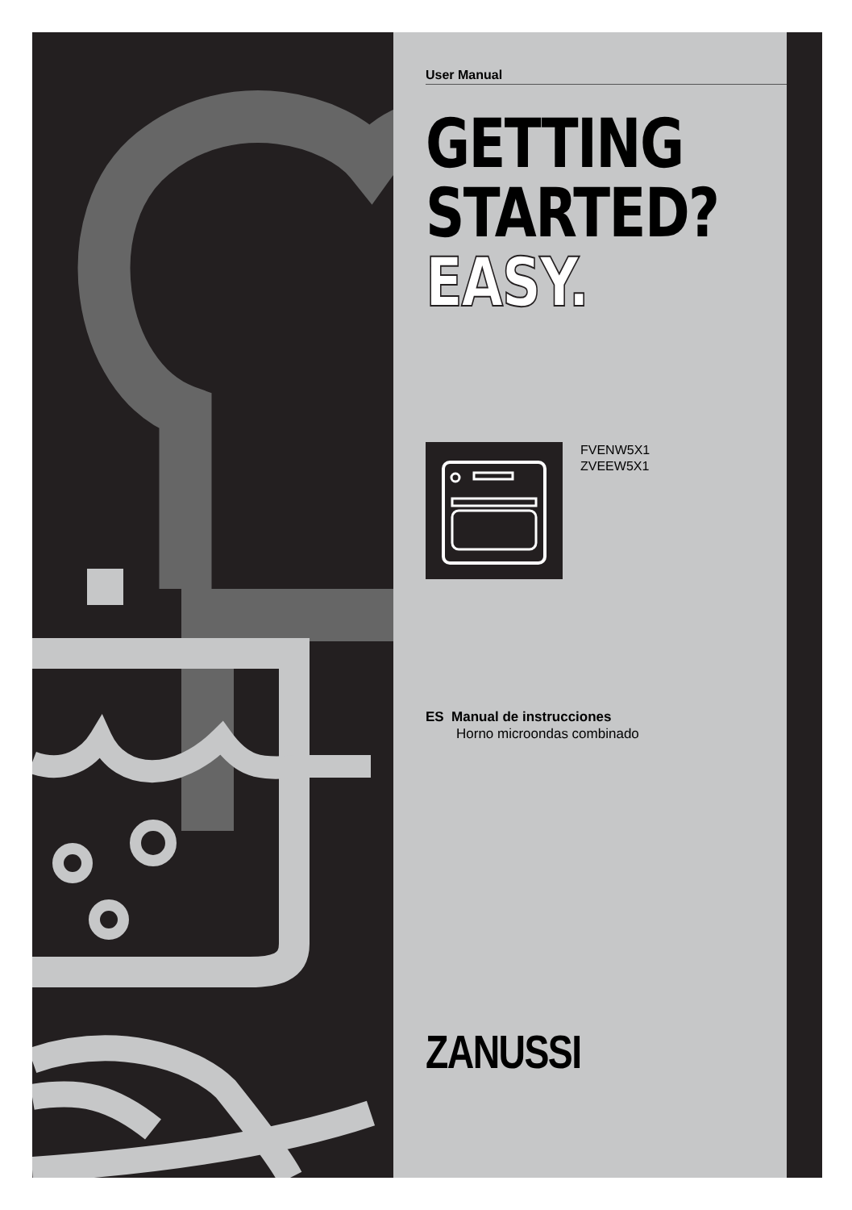User Manual
GETTING
STARTED?
EASY.
FVENW5X1
ZVEEW5X1
ES Manual de instrucciones
Horno microondas combinado
ZANUSSI